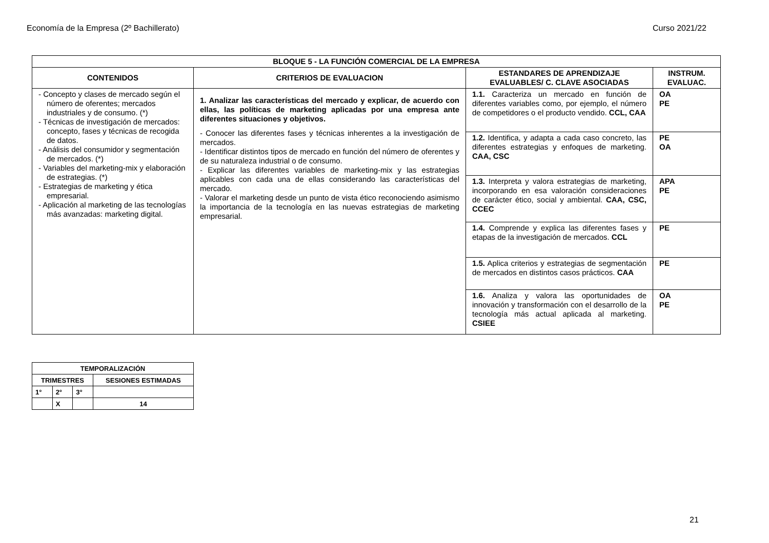Economía de la Empresa (2º Bachillerato) Curso 2021/22
| BLOQUE 5 - LA FUNCIÓN COMERCIAL DE LA EMPRESA | | | |
| --- | --- | --- | --- |
| CONTENIDOS | CRITERIOS DE EVALUACION | ESTANDARES DE APRENDIZAJE EVALUABLES/ C. CLAVE ASOCIADAS | INSTRUM. EVALUAC. |
| - Concepto y clases de mercado según el número de oferentes; mercados industriales y de consumo. (*) - Técnicas de investigación de mercados: concepto, fases y técnicas de recogida de datos. - Análisis del consumidor y segmentación de mercados. (*) - Variables del marketing-mix y elaboración de estrategias. (*) - Estrategias de marketing y ética empresarial. - Aplicación al marketing de las tecnologías más avanzadas: marketing digital. | 1. Analizar las características del mercado y explicar, de acuerdo con ellas, las políticas de marketing aplicadas por una empresa ante diferentes situaciones y objetivos. - Conocer las diferentes fases y técnicas inherentes a la investigación de mercados. - Identificar distintos tipos de mercado en función del número de oferentes y de su naturaleza industrial o de consumo. - Explicar las diferentes variables de marketing-mix y las estrategias aplicables con cada una de ellas considerando las características del mercado. - Valorar el marketing desde un punto de vista ético reconociendo asimismo la importancia de la tecnología en las nuevas estrategias de marketing empresarial. | 1.1. Caracteriza un mercado en función de diferentes variables como, por ejemplo, el número de competidores o el producto vendido. CCL, CAA | OA PE |
| | | 1.2. Identifica, y adapta a cada caso concreto, las diferentes estrategias y enfoques de marketing. CAA, CSC | PE OA |
| | | 1.3. Interpreta y valora estrategias de marketing, incorporando en esa valoración consideraciones de carácter ético, social y ambiental. CAA, CSC, CCEC | APA PE |
| | | 1.4. Comprende y explica las diferentes fases y etapas de la investigación de mercados. CCL | PE |
| | | 1.5. Aplica criterios y estrategias de segmentación de mercados en distintos casos prácticos. CAA | PE |
| | | 1.6. Analiza y valora las oportunidades de innovación y transformación con el desarrollo de la tecnología más actual aplicada al marketing. CSIEE | OA PE |
| TEMPORALIZACIÓN | | | |
| --- | --- | --- | --- |
| TRIMESTRES | | | SESIONES ESTIMADAS |
| 1° | 2° | 3° | |
| | X | | 14 |
21